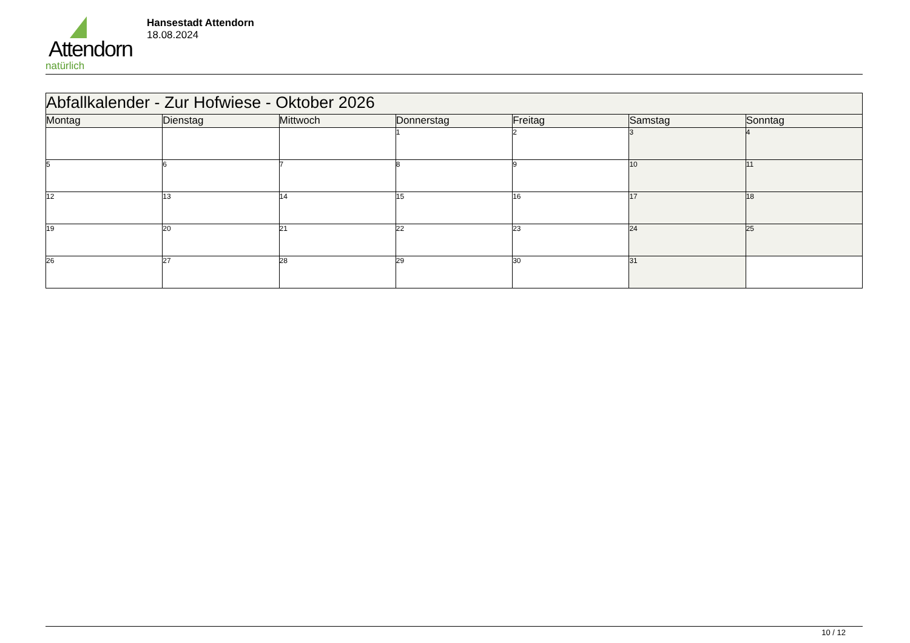Attendorn
natürlich
Hansestadt Attendorn
18.08.2024
| Abfallkalender - Zur Hofwiese - Oktober 2026 | | | | | | |
| Montag | Dienstag | Mittwoch | Donnerstag | Freitag | Samstag | Sonntag |
| | | | 1 | 2 | 3 | 4 |
| 5 | 6 | 7 | 8 | 9 | 10 | 11 |
| 12 | 13 | 14 | 15 | 16 | 17 | 18 |
| 19 | 20 | 21 | 22 | 23 | 24 | 25 |
| 26 | 27 | 28 | 29 | 30 | 31 | |
10 / 12